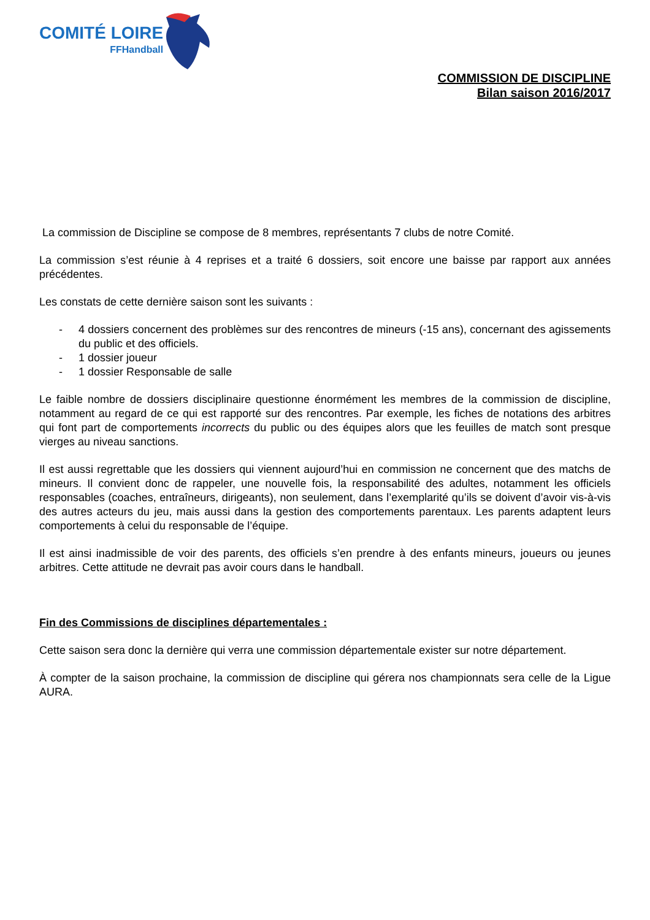COMITÉ LOIRE
FFHandball
COMMISSION DE DISCIPLINE
Bilan saison 2016/2017
La commission de Discipline se compose de 8 membres, représentants 7 clubs de notre Comité.
La commission s’est réunie à 4 reprises et a traité 6 dossiers, soit encore une baisse par rapport aux années précédentes.
Les constats de cette dernière saison sont les suivants :
- 4 dossiers concernent des problèmes sur des rencontres de mineurs (-15 ans), concernant des agissements du public et des officiels.
- 1 dossier joueur
- 1 dossier Responsable de salle
Le faible nombre de dossiers disciplinaire questionne énormément les membres de la commission de discipline, notamment au regard de ce qui est rapporté sur des rencontres. Par exemple, les fiches de notations des arbitres qui font part de comportements incorrects du public ou des équipes alors que les feuilles de match sont presque vierges au niveau sanctions.
Il est aussi regrettable que les dossiers qui viennent aujourd’hui en commission ne concernent que des matchs de mineurs. Il convient donc de rappeler, une nouvelle fois, la responsabilité des adultes, notamment les officiels responsables (coaches, entraîneurs, dirigeants), non seulement, dans l’exemplarité qu’ils se doivent d’avoir vis-à-vis des autres acteurs du jeu, mais aussi dans la gestion des comportements parentaux. Les parents adaptent leurs comportements à celui du responsable de l’équipe.
Il est ainsi inadmissible de voir des parents, des officiels s’en prendre à des enfants mineurs, joueurs ou jeunes arbitres. Cette attitude ne devrait pas avoir cours dans le handball.
Fin des Commissions de disciplines départementales :
Cette saison sera donc la dernière qui verra une commission départementale exister sur notre département.
À compter de la saison prochaine, la commission de discipline qui gérera nos championnats sera celle de la Ligue AURA.